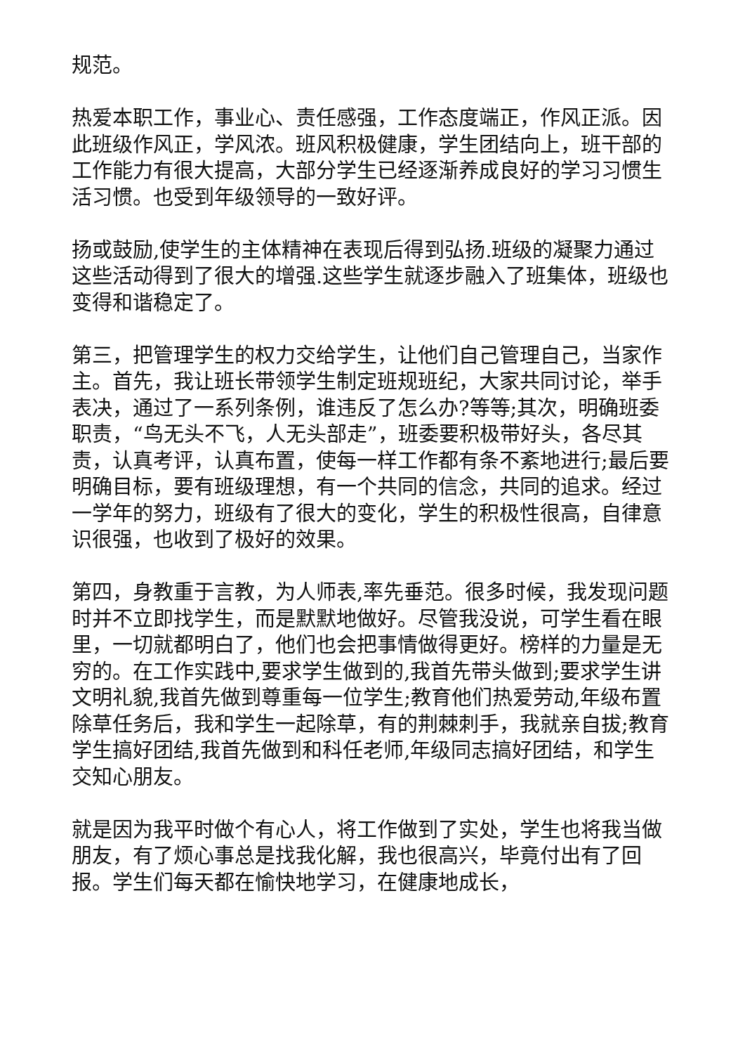规范。
热爱本职工作，事业心、责任感强，工作态度端正，作风正派。因此班级作风正，学风浓。班风积极健康，学生团结向上，班干部的工作能力有很大提高，大部分学生已经逐渐养成良好的学习习惯生活习惯。也受到年级领导的一致好评。
扬或鼓励,使学生的主体精神在表现后得到弘扬.班级的凝聚力通过这些活动得到了很大的增强.这些学生就逐步融入了班集体，班级也变得和谐稳定了。
第三，把管理学生的权力交给学生，让他们自己管理自己，当家作主。首先，我让班长带领学生制定班规班纪，大家共同讨论，举手表决，通过了一系列条例，谁违反了怎么办?等等;其次，明确班委职责，“鸟无头不飞，人无头部走”，班委要积极带好头，各尽其责，认真考评，认真布置，使每一样工作都有条不紊地进行;最后要明确目标，要有班级理想，有一个共同的信念，共同的追求。经过一学年的努力，班级有了很大的变化，学生的积极性很高，自律意识很强，也收到了极好的效果。
第四，身教重于言教，为人师表,率先垂范。很多时候，我发现问题时并不立即找学生，而是默默地做好。尽管我没说，可学生看在眼里，一切就都明白了，他们也会把事情做得更好。榜样的力量是无穷的。在工作实践中,要求学生做到的,我首先带头做到;要求学生讲文明礼貌,我首先做到尊重每一位学生;教育他们热爱劳动,年级布置除草任务后，我和学生一起除草，有的荆棘刺手，我就亲自拔;教育学生搞好团结,我首先做到和科任老师,年级同志搞好团结，和学生交知心朋友。
就是因为我平时做个有心人，将工作做到了实处，学生也将我当做朋友，有了烦心事总是找我化解，我也很高兴，毕竟付出有了回报。学生们每天都在愉快地学习，在健康地成长，